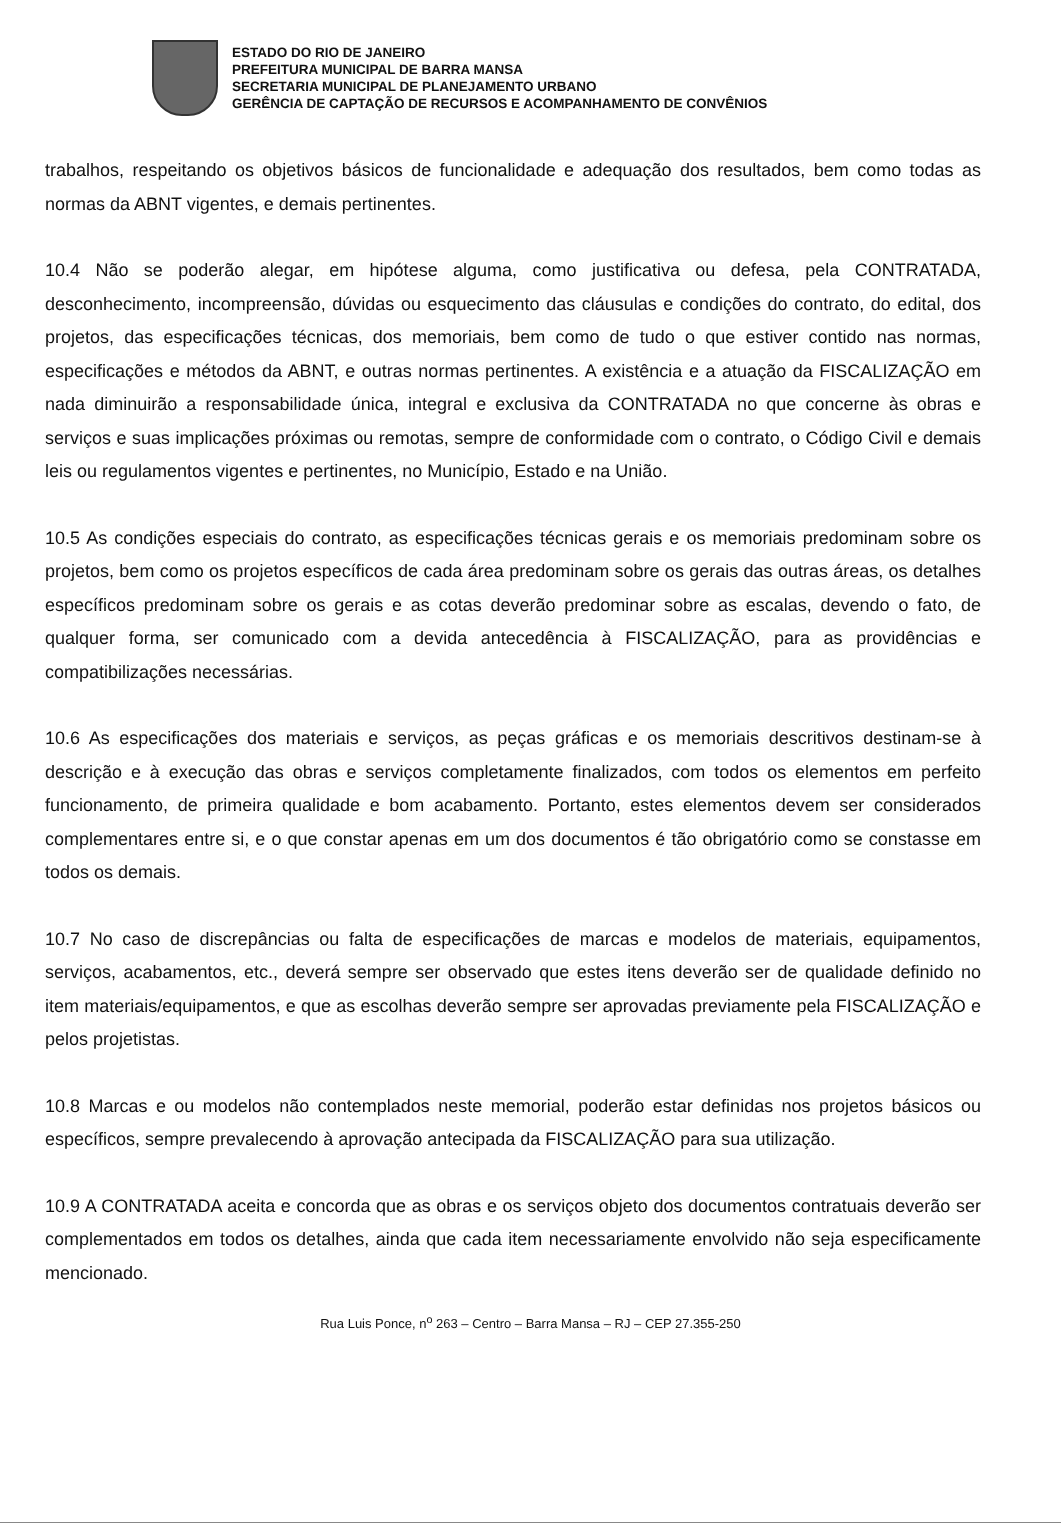ESTADO DO RIO DE JANEIRO
PREFEITURA MUNICIPAL DE BARRA MANSA
SECRETARIA MUNICIPAL DE PLANEJAMENTO URBANO
GERÊNCIA DE CAPTAÇÃO DE RECURSOS E ACOMPANHAMENTO DE CONVÊNIOS
trabalhos, respeitando os objetivos básicos de funcionalidade e adequação dos resultados, bem como todas as normas da ABNT vigentes, e demais pertinentes.
10.4 Não se poderão alegar, em hipótese alguma, como justificativa ou defesa, pela CONTRATADA, desconhecimento, incompreensão, dúvidas ou esquecimento das cláusulas e condições do contrato, do edital, dos projetos, das especificações técnicas, dos memoriais, bem como de tudo o que estiver contido nas normas, especificações e métodos da ABNT, e outras normas pertinentes. A existência e a atuação da FISCALIZAÇÃO em nada diminuirão a responsabilidade única, integral e exclusiva da CONTRATADA no que concerne às obras e serviços e suas implicações próximas ou remotas, sempre de conformidade com o contrato, o Código Civil e demais leis ou regulamentos vigentes e pertinentes, no Município, Estado e na União.
10.5 As condições especiais do contrato, as especificações técnicas gerais e os memoriais predominam sobre os projetos, bem como os projetos específicos de cada área predominam sobre os gerais das outras áreas, os detalhes específicos predominam sobre os gerais e as cotas deverão predominar sobre as escalas, devendo o fato, de qualquer forma, ser comunicado com a devida antecedência à FISCALIZAÇÃO, para as providências e compatibilizações necessárias.
10.6 As especificações dos materiais e serviços, as peças gráficas e os memoriais descritivos destinam-se à descrição e à execução das obras e serviços completamente finalizados, com todos os elementos em perfeito funcionamento, de primeira qualidade e bom acabamento. Portanto, estes elementos devem ser considerados complementares entre si, e o que constar apenas em um dos documentos é tão obrigatório como se constasse em todos os demais.
10.7 No caso de discrepâncias ou falta de especificações de marcas e modelos de materiais, equipamentos, serviços, acabamentos, etc., deverá sempre ser observado que estes itens deverão ser de qualidade definido no item materiais/equipamentos, e que as escolhas deverão sempre ser aprovadas previamente pela FISCALIZAÇÃO e pelos projetistas.
10.8 Marcas e ou modelos não contemplados neste memorial, poderão estar definidas nos projetos básicos ou específicos, sempre prevalecendo à aprovação antecipada da FISCALIZAÇÃO para sua utilização.
10.9 A CONTRATADA aceita e concorda que as obras e os serviços objeto dos documentos contratuais deverão ser complementados em todos os detalhes, ainda que cada item necessariamente envolvido não seja especificamente mencionado.
Rua Luis Ponce, n<sup>o</sup> 263 – Centro – Barra Mansa – RJ – CEP 27.355-250